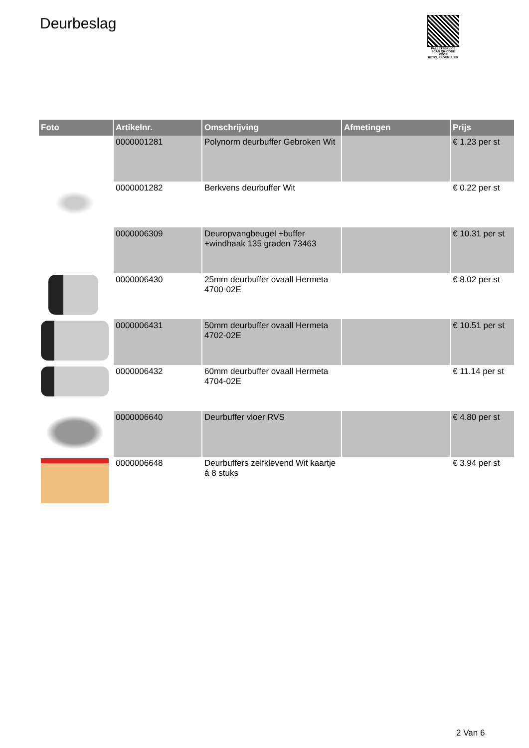Deurbeslag
PALLETSERVICE
SCAN QR-CODE VOOR RETOURFORMULIER
| Foto | Artikelnr. | Omschrijving | Afmetingen | Prijs |
| --- | --- | --- | --- | --- |
| | 0000001281 | Polynorm deurbuffer Gebroken Wit | | € 1.23 per st |
| | 0000001282 | Berkvens deurbuffer Wit | | € 0.22 per st |
| | 0000006309 | Deuropvangbeugel +buffer +windhaak 135 graden 73463 | | € 10.31 per st |
| | 0000006430 | 25mm deurbuffer ovaall Hermeta 4700-02E | | € 8.02 per st |
| | 0000006431 | 50mm deurbuffer ovaall Hermeta 4702-02E | | € 10.51 per st |
| | 0000006432 | 60mm deurbuffer ovaall Hermeta 4704-02E | | € 11.14 per st |
| | 0000006640 | Deurbuffer vloer RVS | | € 4.80 per st |
| | 0000006648 | Deurbuffers zelfklevend Wit kaartje á 8 stuks | | € 3.94 per st |
2 Van 6